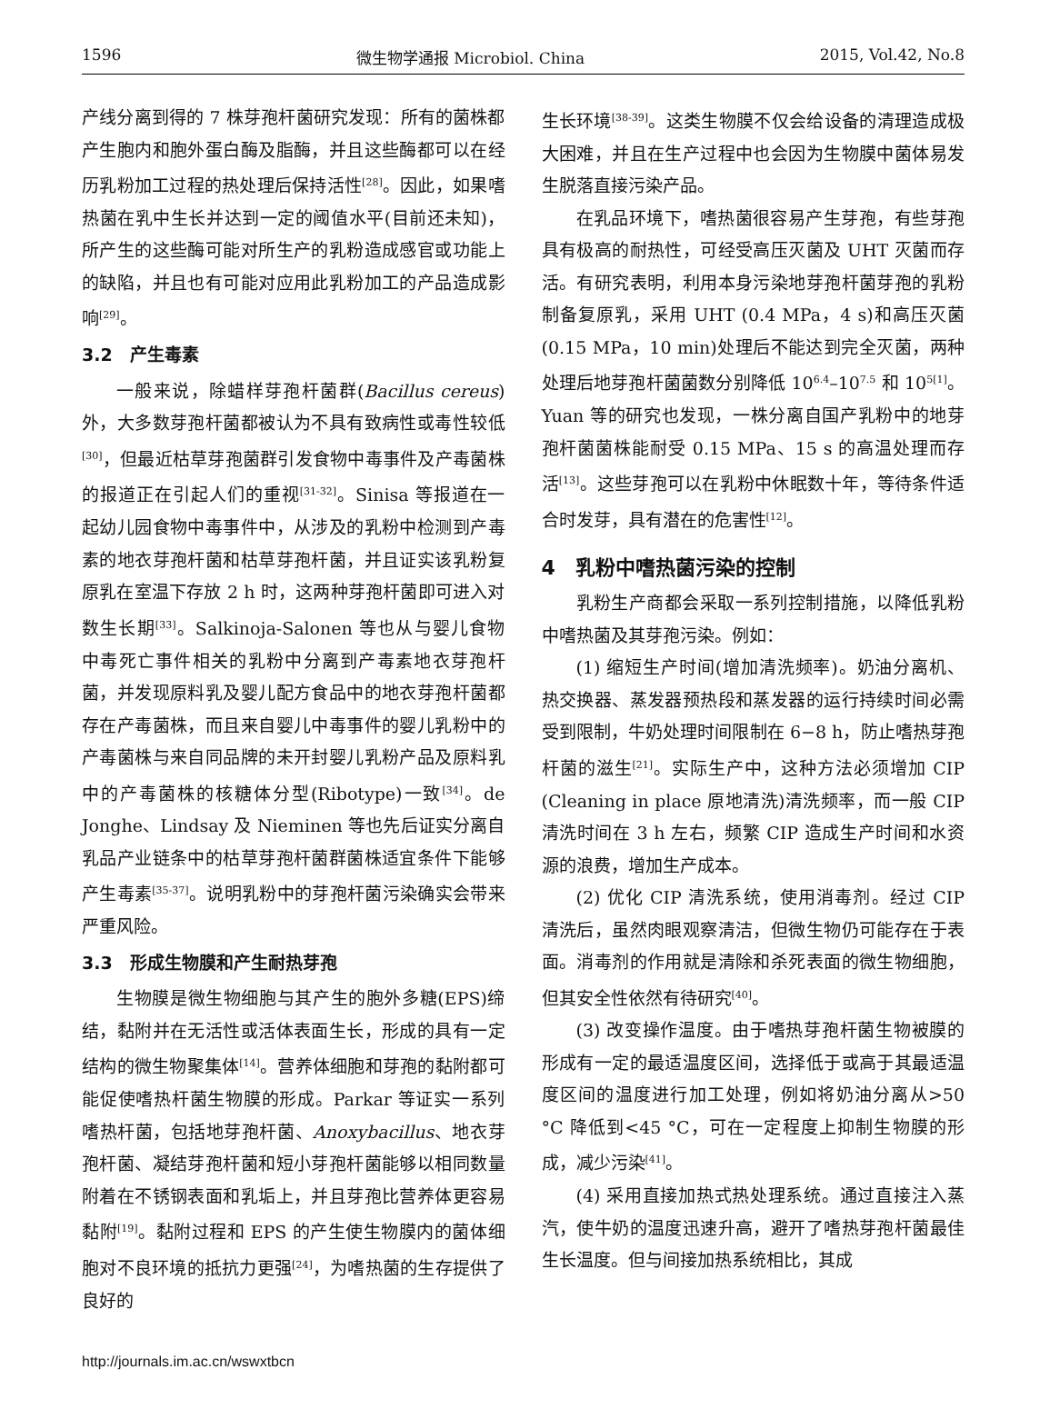1596 微生物学通报 Microbiol. China 2015, Vol.42, No.8
产线分离到得的 7 株芽孢杆菌研究发现：所有的菌株都产生胞内和胞外蛋白酶及脂酶，并且这些酶都可以在经历乳粉加工过程的热处理后保持活性<sup>[28]</sup>。因此，如果嗜热菌在乳中生长并达到一定的阈值水平(目前还未知)，所产生的这些酶可能对所生产的乳粉造成感官或功能上的缺陷，并且也有可能对应用此乳粉加工的产品造成影响<sup>[29]</sup>。
3.2　产生毒素
一般来说，除蜡样芽孢杆菌群(Bacillus cereus)外，大多数芽孢杆菌都被认为不具有致病性或毒性较低<sup>[30]</sup>，但最近枯草芽孢菌群引发食物中毒事件及产毒菌株的报道正在引起人们的重视<sup>[31-32]</sup>。Sinisa 等报道在一起幼儿园食物中毒事件中，从涉及的乳粉中检测到产毒素的地衣芽孢杆菌和枯草芽孢杆菌，并且证实该乳粉复原乳在室温下存放 2 h 时，这两种芽孢杆菌即可进入对数生长期<sup>[33]</sup>。Salkinoja-Salonen 等也从与婴儿食物中毒死亡事件相关的乳粉中分离到产毒素地衣芽孢杆菌，并发现原料乳及婴儿配方食品中的地衣芽孢杆菌都存在产毒菌株，而且来自婴儿中毒事件的婴儿乳粉中的产毒菌株与来自同品牌的未开封婴儿乳粉产品及原料乳中的产毒菌株的核糖体分型(Ribotype)一致<sup>[34]</sup>。de Jonghe、Lindsay 及 Nieminen 等也先后证实分离自乳品产业链条中的枯草芽孢杆菌群菌株适宜条件下能够产生毒素<sup>[35-37]</sup>。说明乳粉中的芽孢杆菌污染确实会带来严重风险。
3.3　形成生物膜和产生耐热芽孢
生物膜是微生物细胞与其产生的胞外多糖(EPS)缔结，黏附并在无活性或活体表面生长，形成的具有一定结构的微生物聚集体<sup>[14]</sup>。营养体细胞和芽孢的黏附都可能促使嗜热杆菌生物膜的形成。Parkar 等证实一系列嗜热杆菌，包括地芽孢杆菌、Anoxybacillus、地衣芽孢杆菌、凝结芽孢杆菌和短小芽孢杆菌能够以相同数量附着在不锈钢表面和乳垢上，并且芽孢比营养体更容易黏附<sup>[19]</sup>。黏附过程和 EPS 的产生使生物膜内的菌体细胞对不良环境的抵抗力更强<sup>[24]</sup>，为嗜热菌的生存提供了良好的
生长环境<sup>[38-39]</sup>。这类生物膜不仅会给设备的清理造成极大困难，并且在生产过程中也会因为生物膜中菌体易发生脱落直接污染产品。
在乳品环境下，嗜热菌很容易产生芽孢，有些芽孢具有极高的耐热性，可经受高压灭菌及 UHT 灭菌而存活。有研究表明，利用本身污染地芽孢杆菌芽孢的乳粉制备复原乳，采用 UHT (0.4 MPa，4 s)和高压灭菌(0.15 MPa，10 min)处理后不能达到完全灭菌，两种处理后地芽孢杆菌菌数分别降低 10<sup>6.4</sup>–10<sup>7.5</sup> 和 10<sup>5[1]</sup>。Yuan 等的研究也发现，一株分离自国产乳粉中的地芽孢杆菌菌株能耐受 0.15 MPa、15 s 的高温处理而存活<sup>[13]</sup>。这些芽孢可以在乳粉中休眠数十年，等待条件适合时发芽，具有潜在的危害性<sup>[12]</sup>。
4　乳粉中嗜热菌污染的控制
乳粉生产商都会采取一系列控制措施，以降低乳粉中嗜热菌及其芽孢污染。例如：
(1) 缩短生产时间(增加清洗频率)。奶油分离机、热交换器、蒸发器预热段和蒸发器的运行持续时间必需受到限制，牛奶处理时间限制在 6−8 h，防止嗜热芽孢杆菌的滋生<sup>[21]</sup>。实际生产中，这种方法必须增加 CIP (Cleaning in place 原地清洗)清洗频率，而一般 CIP 清洗时间在 3 h 左右，频繁 CIP 造成生产时间和水资源的浪费，增加生产成本。
(2) 优化 CIP 清洗系统，使用消毒剂。经过 CIP 清洗后，虽然肉眼观察清洁，但微生物仍可能存在于表面。消毒剂的作用就是清除和杀死表面的微生物细胞，但其安全性依然有待研究<sup>[40]</sup>。
(3) 改变操作温度。由于嗜热芽孢杆菌生物被膜的形成有一定的最适温度区间，选择低于或高于其最适温度区间的温度进行加工处理，例如将奶油分离从>50 °C 降低到<45 °C，可在一定程度上抑制生物膜的形成，减少污染<sup>[41]</sup>。
(4) 采用直接加热式热处理系统。通过直接注入蒸汽，使牛奶的温度迅速升高，避开了嗜热芽孢杆菌最佳生长温度。但与间接加热系统相比，其成
http://journals.im.ac.cn/wswxtbcn